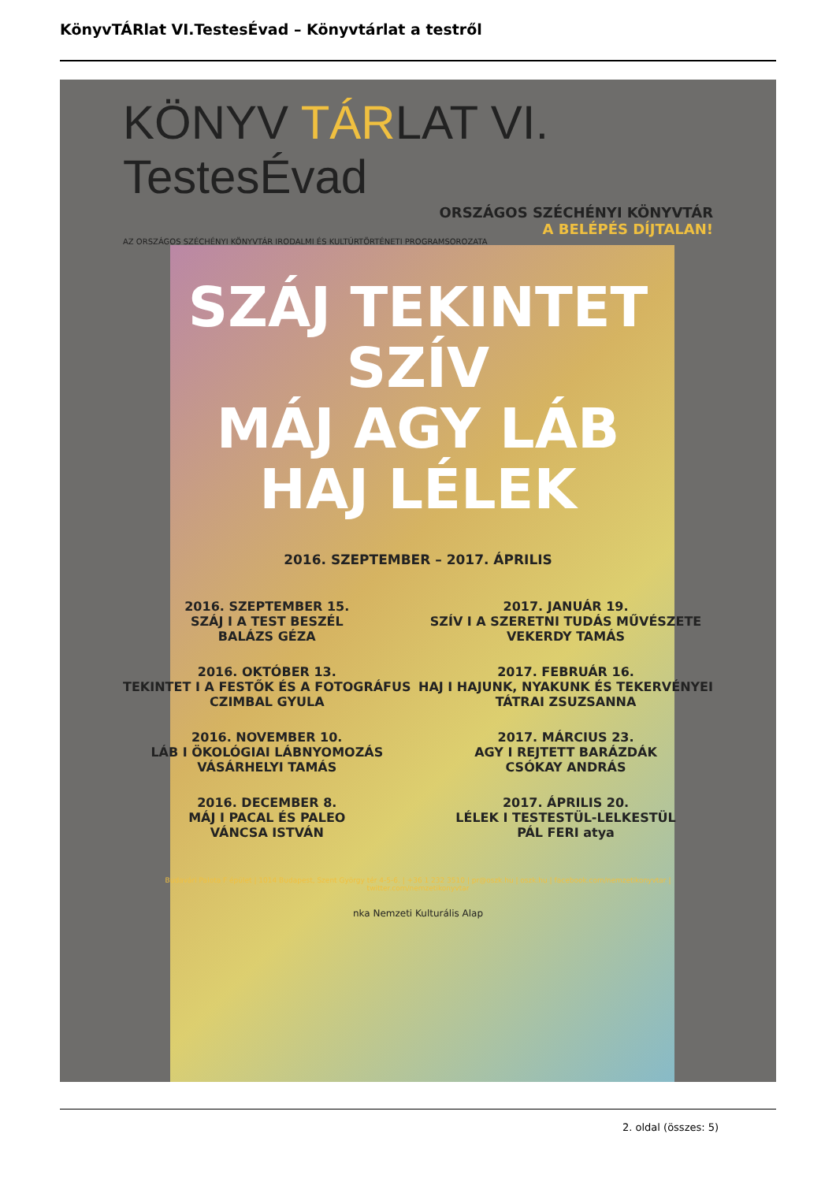KönyvTÁRlat VI.TestesÉvad – Könyvtárlat a testről
KÖNYV TÁRLAT VI. TestesÉvad
ORSZÁGOS SZÉCHÉNYI KÖNYVTÁR
A BELÉPÉS DÍJTALAN!
AZ ORSZÁGOS SZÉCHÉNYI KÖNYVTÁR IRODALMI ÉS KULTÚRTÖRTÉNETI PROGRAMSOROZATA
SZÁJ TEKINTET SZÍV
MÁJ AGY LÁB
HAJ LÉLEK
2016. SZEPTEMBER – 2017. ÁPRILIS
2016. SZEPTEMBER 15.
SZÁJ I A TEST BESZÉL
BALÁZS GÉZA
2016. OKTÓBER 13.
TEKINTET I A FESTŐK ÉS A FOTOGRÁFUS
CZIMBAL GYULA
2016. NOVEMBER 10.
LÁB I ÖKOLÓGIAI LÁBNYOMOZÁS
VÁSÁRHELYI TAMÁS
2016. DECEMBER 8.
MÁJ I PACAL ÉS PALEO
VÁNCSA ISTVÁN
2017. JANUÁR 19.
SZÍV I A SZERETNI TUDÁS MŰVÉSZETE
VEKERDY TAMÁS
2017. FEBRUÁR 16.
HAJ I HAJUNK, NYAKUNK ÉS TEKERVÉNYEI
TÁTRAI ZSUZSANNA
2017. MÁRCIUS 23.
AGY I REJTETT BARÁZDÁK
CSÓKAY ANDRÁS
2017. ÁPRILIS 20.
LÉLEK I TESTESTÜL-LELKESTÜL
PÁL FERI atya
Budavári Palota F épület | 1014 Budapest, Szent György tér 4-5-6. | +36 1 232 3510 | pr@oszk.hu | oszk.hu | facebook.com/nemzetikonyvtar | twitter.com/nemzetikonyvtar
nka Nemzeti Kulturális Alap
2. oldal (összes: 5)